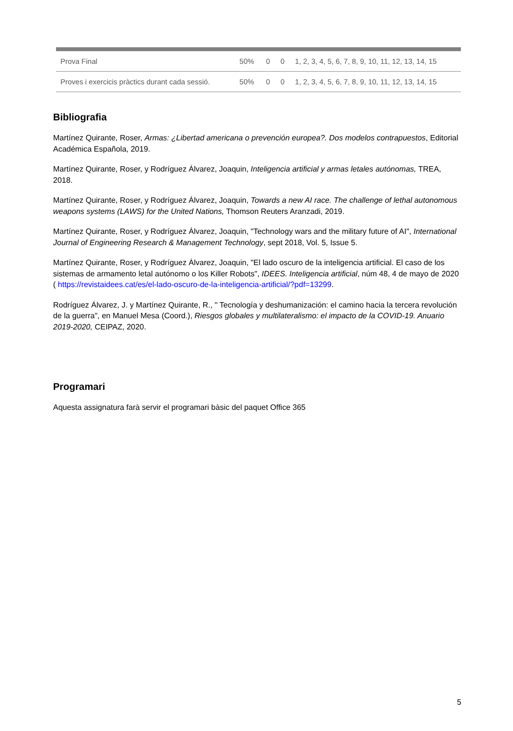| Prova Final | 50% | 0 | 0 | 1, 2, 3, 4, 5, 6, 7, 8, 9, 10, 11, 12, 13, 14, 15 |
| Proves i exercicis pràctics durant cada sessió. | 50% | 0 | 0 | 1, 2, 3, 4, 5, 6, 7, 8, 9, 10, 11, 12, 13, 14, 15 |
Bibliografia
Martínez Quirante, Roser, Armas: ¿Libertad americana o prevención europea?. Dos modelos contrapuestos, Editorial Académica Española, 2019.
Martínez Quirante, Roser, y Rodríguez Álvarez, Joaquin, Inteligencia artificial y armas letales autónomas, TREA, 2018.
Martínez Quirante, Roser, y Rodríguez Álvarez, Joaquin, Towards a new AI race. The challenge of lethal autonomous weapons systems (LAWS) for the United Nations, Thomson Reuters Aranzadi, 2019.
Martínez Quirante, Roser, y Rodríguez Álvarez, Joaquin, "Technology wars and the military future of AI", International Journal of Engineering Research & Management Technology, sept 2018, Vol. 5, Issue 5.
Martínez Quirante, Roser, y Rodríguez Álvarez, Joaquin, "El lado oscuro de la inteligencia artificial. El caso de los sistemas de armamento letal autónomo o los Killer Robots", IDEES. Inteligencia artificial, núm 48, 4 de mayo de 2020 ( https://revistaidees.cat/es/el-lado-oscuro-de-la-inteligencia-artificial/?pdf=13299.
Rodríguez Álvarez, J. y Martínez Quirante, R., " Tecnología y deshumanización: el camino hacia la tercera revolución de la guerra", en Manuel Mesa (Coord.), Riesgos globales y multilateralismo: el impacto de la COVID-19. Anuario 2019-2020, CEIPAZ, 2020.
Programari
Aquesta assignatura farà servir el programari bàsic del paquet Office 365
5